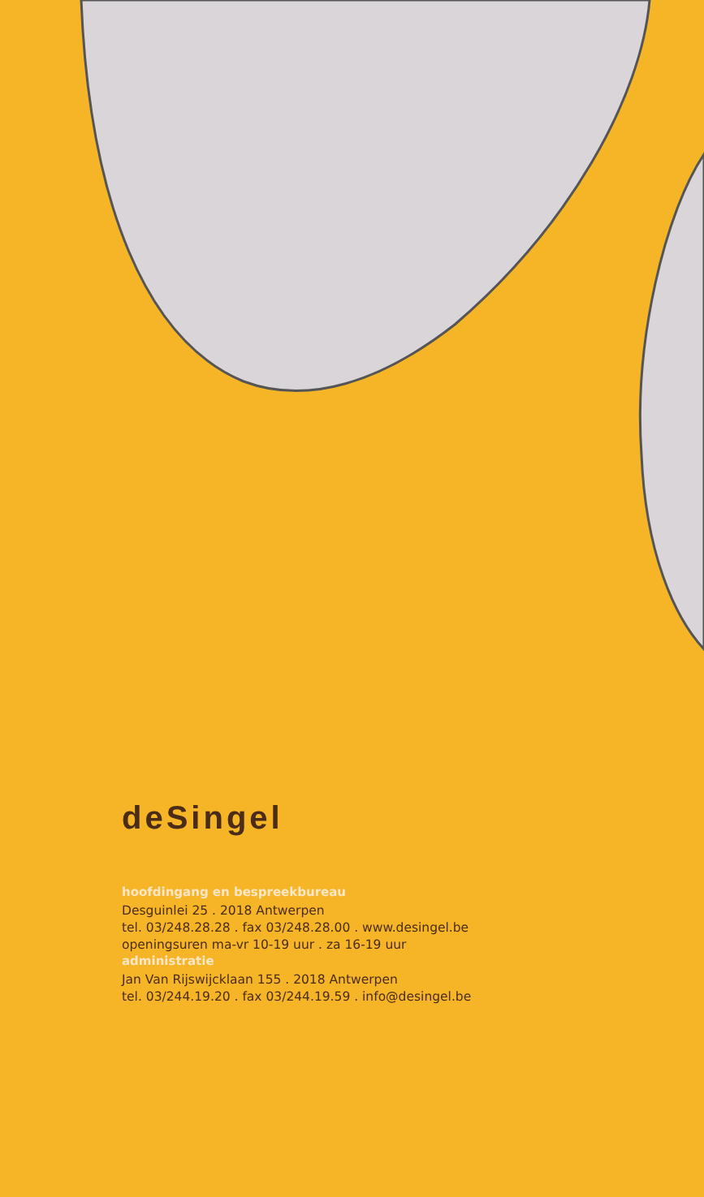deSingel
hoofdingang en bespreekbureau
Desguinlei 25 . 2018 Antwerpen
tel. 03/248.28.28 . fax 03/248.28.00 . www.desingel.be
openingsuren ma-vr 10-19 uur . za 16-19 uur
administratie
Jan Van Rijswijcklaan 155 . 2018 Antwerpen
tel. 03/244.19.20 . fax 03/244.19.59 . info@desingel.be